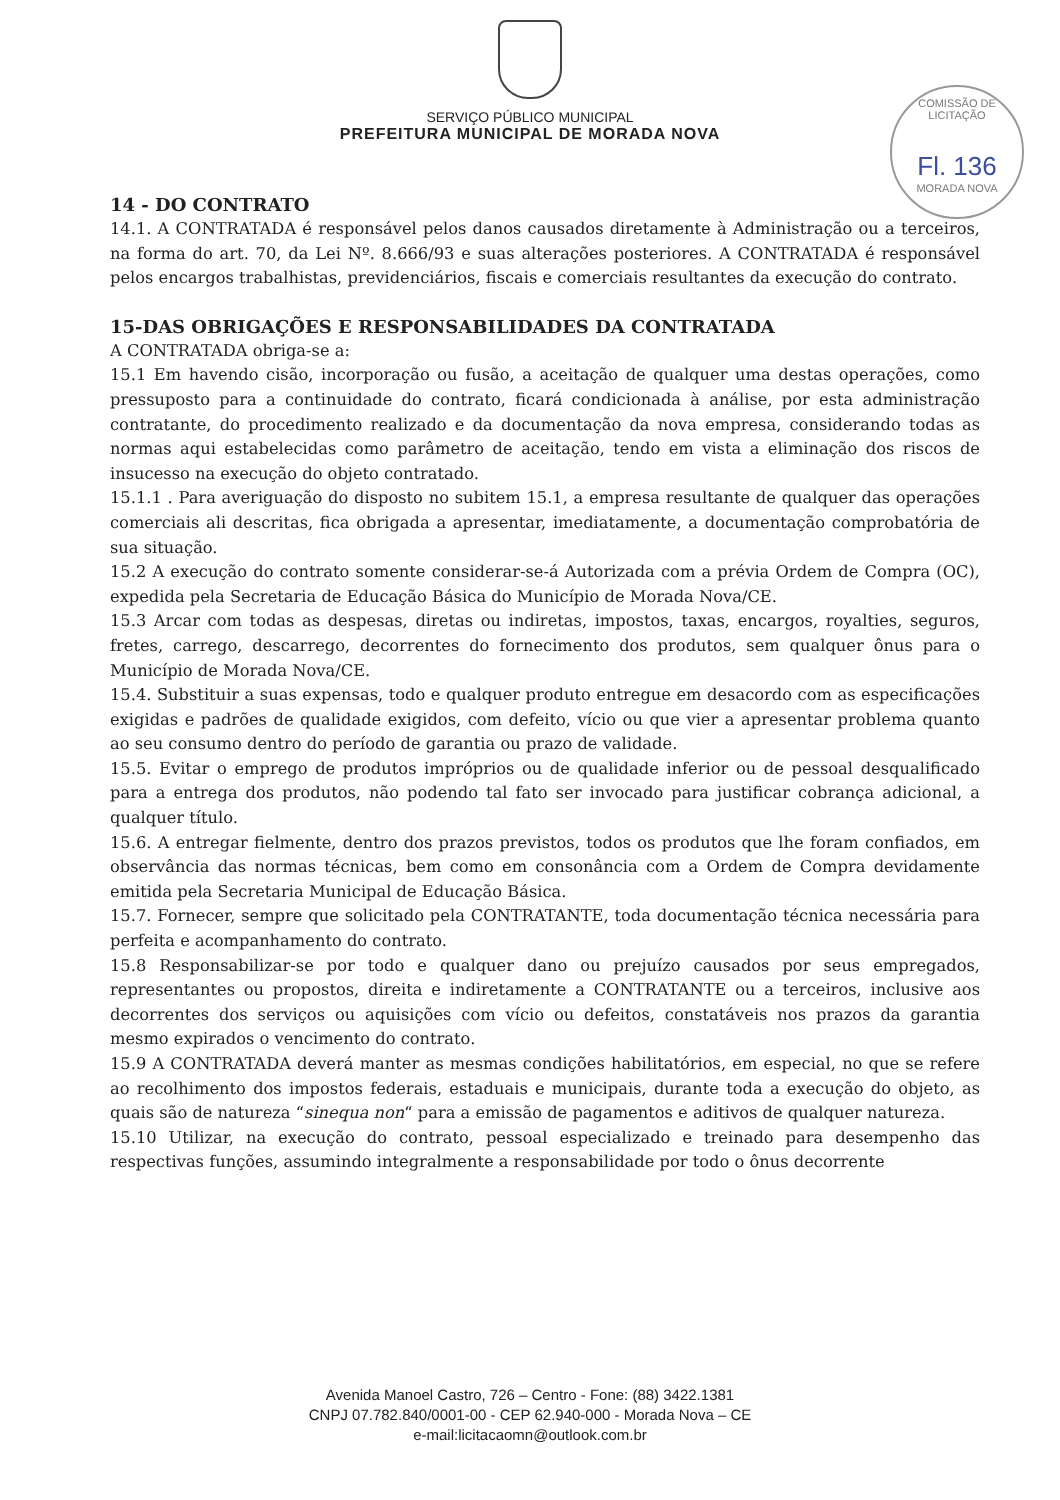SERVIÇO PÚBLICO MUNICIPAL
PREFEITURA MUNICIPAL DE MORADA NOVA
COMISSÃO DE LICITAÇÃO
Fl. 136
MORADA NOVA
14 - DO CONTRATO
14.1. A CONTRATADA é responsável pelos danos causados diretamente à Administração ou a terceiros, na forma do art. 70, da Lei Nº. 8.666/93 e suas alterações posteriores. A CONTRATADA é responsável pelos encargos trabalhistas, previdenciários, fiscais e comerciais resultantes da execução do contrato.
15-DAS OBRIGAÇÕES E RESPONSABILIDADES DA CONTRATADA
A CONTRATADA obriga-se a:
15.1 Em havendo cisão, incorporação ou fusão, a aceitação de qualquer uma destas operações, como pressuposto para a continuidade do contrato, ficará condicionada à análise, por esta administração contratante, do procedimento realizado e da documentação da nova empresa, considerando todas as normas aqui estabelecidas como parâmetro de aceitação, tendo em vista a eliminação dos riscos de insucesso na execução do objeto contratado.
15.1.1 . Para averiguação do disposto no subitem 15.1, a empresa resultante de qualquer das operações comerciais ali descritas, fica obrigada a apresentar, imediatamente, a documentação comprobatória de sua situação.
15.2 A execução do contrato somente considerar-se-á Autorizada com a prévia Ordem de Compra (OC), expedida pela Secretaria de Educação Básica do Município de Morada Nova/CE.
15.3 Arcar com todas as despesas, diretas ou indiretas, impostos, taxas, encargos, royalties, seguros, fretes, carrego, descarrego, decorrentes do fornecimento dos produtos, sem qualquer ônus para o Município de Morada Nova/CE.
15.4. Substituir a suas expensas, todo e qualquer produto entregue em desacordo com as especificações exigidas e padrões de qualidade exigidos, com defeito, vício ou que vier a apresentar problema quanto ao seu consumo dentro do período de garantia ou prazo de validade.
15.5. Evitar o emprego de produtos impróprios ou de qualidade inferior ou de pessoal desqualificado para a entrega dos produtos, não podendo tal fato ser invocado para justificar cobrança adicional, a qualquer título.
15.6. A entregar fielmente, dentro dos prazos previstos, todos os produtos que lhe foram confiados, em observância das normas técnicas, bem como em consonância com a Ordem de Compra devidamente emitida pela Secretaria Municipal de Educação Básica.
15.7. Fornecer, sempre que solicitado pela CONTRATANTE, toda documentação técnica necessária para perfeita e acompanhamento do contrato.
15.8 Responsabilizar-se por todo e qualquer dano ou prejuízo causados por seus empregados, representantes ou propostos, direita e indiretamente a CONTRATANTE ou a terceiros, inclusive aos decorrentes dos serviços ou aquisições com vício ou defeitos, constatáveis nos prazos da garantia mesmo expirados o vencimento do contrato.
15.9 A CONTRATADA deverá manter as mesmas condições habilitatórios, em especial, no que se refere ao recolhimento dos impostos federais, estaduais e municipais, durante toda a execução do objeto, as quais são de natureza “sinequa non“ para a emissão de pagamentos e aditivos de qualquer natureza.
15.10 Utilizar, na execução do contrato, pessoal especializado e treinado para desempenho das respectivas funções, assumindo integralmente a responsabilidade por todo o ônus decorrente
Avenida Manoel Castro, 726 – Centro - Fone: (88) 3422.1381
CNPJ 07.782.840/0001-00 - CEP 62.940-000 - Morada Nova – CE
e-mail:licitacaomn@outlook.com.br